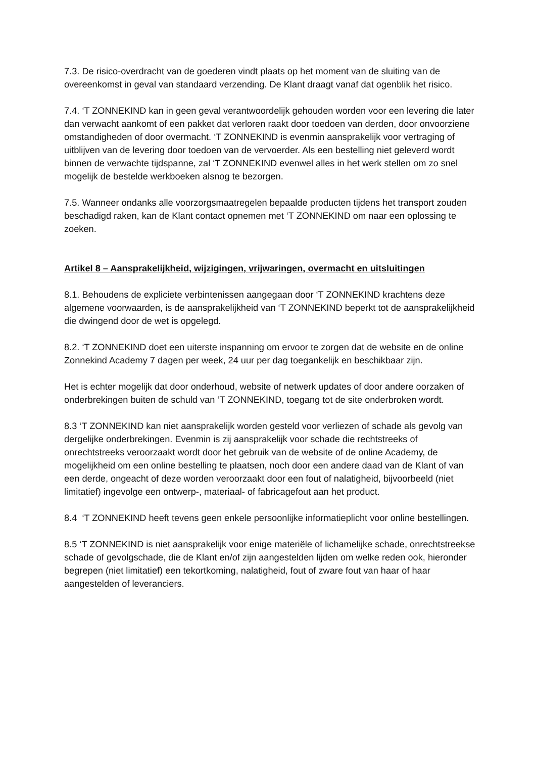7.3. De risico-overdracht van de goederen vindt plaats op het moment van de sluiting van de overeenkomst in geval van standaard verzending. De Klant draagt vanaf dat ogenblik het risico.
7.4. ‘T ZONNEKIND kan in geen geval verantwoordelijk gehouden worden voor een levering die later dan verwacht aankomt of een pakket dat verloren raakt door toedoen van derden, door onvoorziene omstandigheden of door overmacht. ‘T ZONNEKIND is evenmin aansprakelijk voor vertraging of uitblijven van de levering door toedoen van de vervoerder. Als een bestelling niet geleverd wordt binnen de verwachte tijdspanne, zal ‘T ZONNEKIND evenwel alles in het werk stellen om zo snel mogelijk de bestelde werkboeken alsnog te bezorgen.
7.5. Wanneer ondanks alle voorzorgsmaatregelen bepaalde producten tijdens het transport zouden beschadigd raken, kan de Klant contact opnemen met ‘T ZONNEKIND om naar een oplossing te zoeken.
Artikel 8 – Aansprakelijkheid, wijzigingen, vrijwaringen, overmacht en uitsluitingen
8.1. Behoudens de expliciete verbintenissen aangegaan door ‘T ZONNEKIND krachtens deze algemene voorwaarden, is de aansprakelijkheid van ‘T ZONNEKIND beperkt tot de aansprakelijkheid die dwingend door de wet is opgelegd.
8.2. ‘T ZONNEKIND doet een uiterste inspanning om ervoor te zorgen dat de website en de online Zonnekind Academy 7 dagen per week, 24 uur per dag toegankelijk en beschikbaar zijn.
Het is echter mogelijk dat door onderhoud, website of netwerk updates of door andere oorzaken of onderbrekingen buiten de schuld van ‘T ZONNEKIND, toegang tot de site onderbroken wordt.
8.3 ‘T ZONNEKIND kan niet aansprakelijk worden gesteld voor verliezen of schade als gevolg van dergelijke onderbrekingen. Evenmin is zij aansprakelijk voor schade die rechtstreeks of onrechtstreeks veroorzaakt wordt door het gebruik van de website of de online Academy, de mogelijkheid om een online bestelling te plaatsen, noch door een andere daad van de Klant of van een derde, ongeacht of deze worden veroorzaakt door een fout of nalatigheid, bijvoorbeeld (niet limitatief) ingevolge een ontwerp-, materiaal- of fabricagefout aan het product.
8.4 ‘T ZONNEKIND heeft tevens geen enkele persoonlijke informatieplicht voor online bestellingen.
8.5 ‘T ZONNEKIND is niet aansprakelijk voor enige materiële of lichamelijke schade, onrechtstreekse schade of gevolgschade, die de Klant en/of zijn aangestelden lijden om welke reden ook, hieronder begrepen (niet limitatief) een tekortkoming, nalatigheid, fout of zware fout van haar of haar aangestelden of leveranciers.